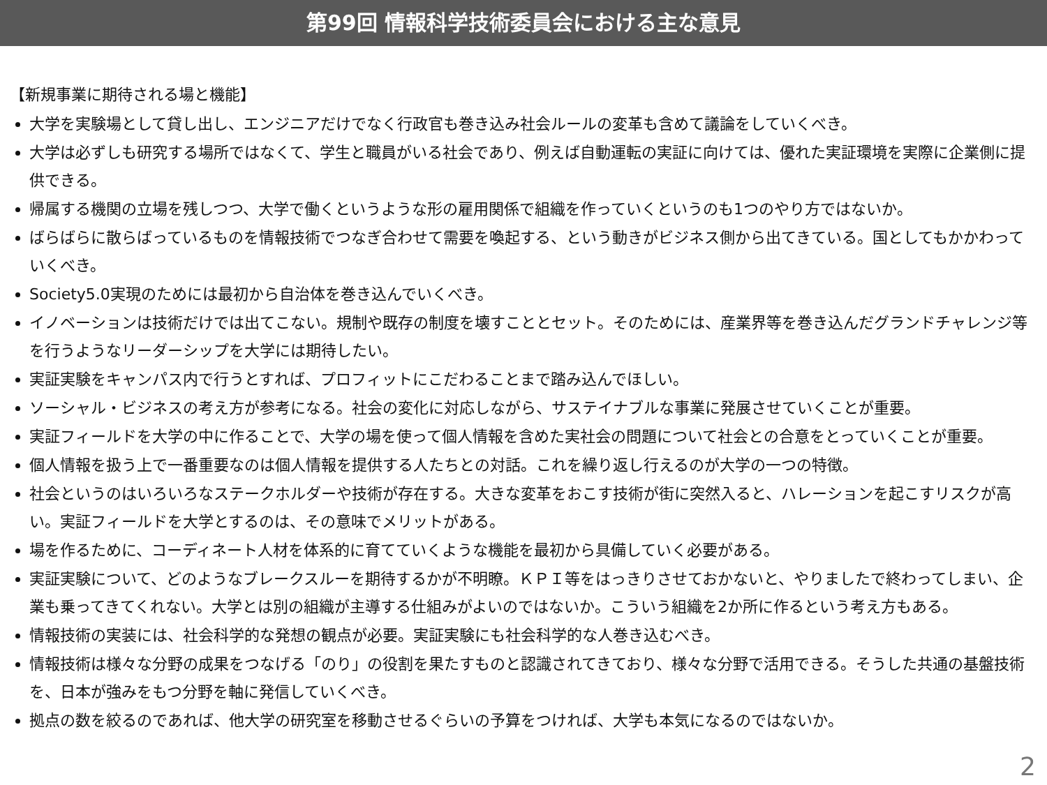第99回 情報科学技術委員会における主な意見
【新規事業に期待される場と機能】
大学を実験場として貸し出し、エンジニアだけでなく行政官も巻き込み社会ルールの変革も含めて議論をしていくべき。
大学は必ずしも研究する場所ではなくて、学生と職員がいる社会であり、例えば自動運転の実証に向けては、優れた実証環境を実際に企業側に提供できる。
帰属する機関の立場を残しつつ、大学で働くというような形の雇用関係で組織を作っていくというのも1つのやり方ではないか。
ばらばらに散らばっているものを情報技術でつなぎ合わせて需要を喚起する、という動きがビジネス側から出てきている。国としてもかかわっていくべき。
Society5.0実現のためには最初から自治体を巻き込んでいくべき。
イノベーションは技術だけでは出てこない。規制や既存の制度を壊すこととセット。そのためには、産業界等を巻き込んだグランドチャレンジ等を行うようなリーダーシップを大学には期待したい。
実証実験をキャンパス内で行うとすれば、プロフィットにこだわることまで踏み込んでほしい。
ソーシャル・ビジネスの考え方が参考になる。社会の変化に対応しながら、サステイナブルな事業に発展させていくことが重要。
実証フィールドを大学の中に作ることで、大学の場を使って個人情報を含めた実社会の問題について社会との合意をとっていくことが重要。
個人情報を扱う上で一番重要なのは個人情報を提供する人たちとの対話。これを繰り返し行えるのが大学の一つの特徴。
社会というのはいろいろなステークホルダーや技術が存在する。大きな変革をおこす技術が街に突然入ると、ハレーションを起こすリスクが高い。実証フィールドを大学とするのは、その意味でメリットがある。
場を作るために、コーディネート人材を体系的に育てていくような機能を最初から具備していく必要がある。
実証実験について、どのようなブレークスルーを期待するかが不明瞭。ＫＰＩ等をはっきりさせておかないと、やりましたで終わってしまい、企業も乗ってきてくれない。大学とは別の組織が主導する仕組みがよいのではないか。こういう組織を2か所に作るという考え方もある。
情報技術の実装には、社会科学的な発想の観点が必要。実証実験にも社会科学的な人巻き込むべき。
情報技術は様々な分野の成果をつなげる「のり」の役割を果たすものと認識されてきており、様々な分野で活用できる。そうした共通の基盤技術を、日本が強みをもつ分野を軸に発信していくべき。
拠点の数を絞るのであれば、他大学の研究室を移動させるぐらいの予算をつければ、大学も本気になるのではないか。
2